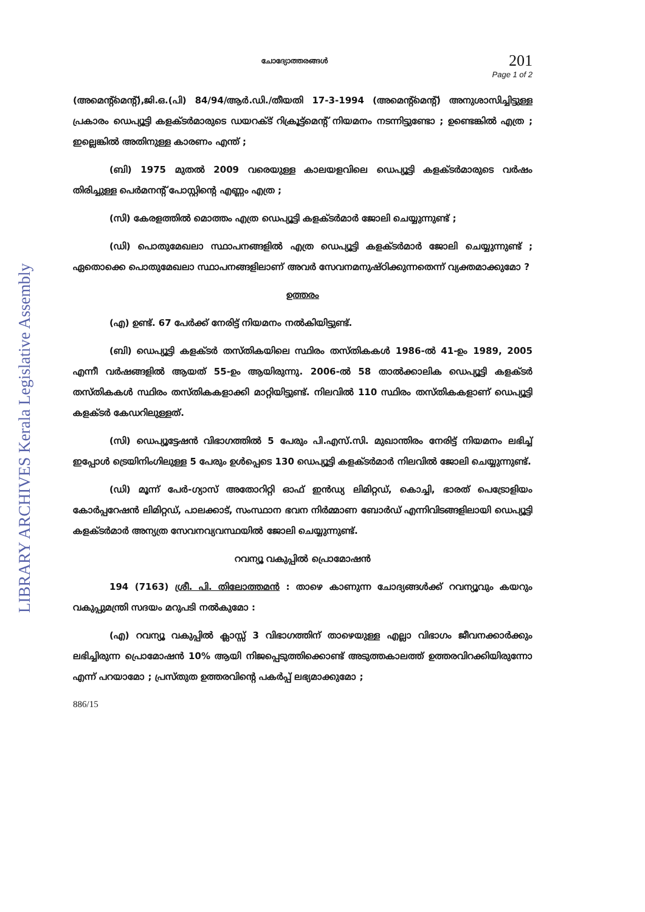LIBRARY ARCHIVES Kerala Legislative Assembly
ചോദ്യോത്തരങ്ങൾ
201
Page 1 of 2
(അമെന്റ്മെന്റ്),ജി.ഒ.(പി) 84/94/ആർ.ഡി./തീയതി 17-3-1994 (അമെന്റ്മെന്റ്) അനുശാസിച്ചിട്ടുള്ള പ്രകാരം ഡെപ്യൂട്ടി കളക്ടർമാരുടെ ഡയറക്ട് റിക്രൂട്ട്മെന്റ് നിയമനം നടന്നിട്ടുണ്ടോ ; ഉണ്ടെങ്കിൽ എത്ര ; ഇല്ലെങ്കിൽ അതിനുള്ള കാരണം എന്ത് ;
(ബി) 1975 മുതൽ 2009 വരെയുള്ള കാലയളവിലെ ഡെപ്യൂട്ടി കളക്ടർമാരുടെ വർഷം തിരിച്ചുള്ള പെർമനന്റ് പോസ്റ്റിന്റെ എണ്ണം എത്ര ;
(സി) കേരളത്തിൽ മൊത്തം എത്ര ഡെപ്യൂട്ടി കളക്ടർമാർ ജോലി ചെയ്യുന്നുണ്ട് ;
(ഡി) പൊതുമേഖലാ സ്ഥാപനങ്ങളിൽ എത്ര ഡെപ്യൂട്ടി കളക്ടർമാർ ജോലി ചെയ്യുന്നുണ്ട് ; ഏതൊക്കെ പൊതുമേഖലാ സ്ഥാപനങ്ങളിലാണ് അവർ സേവനമനുഷ്ഠിക്കുന്നതെന്ന് വ്യക്തമാക്കുമോ ?
ഉത്തരം
(എ) ഉണ്ട്. 67 പേർക്ക് നേരിട്ട് നിയമനം നൽകിയിട്ടുണ്ട്.
(ബി) ഡെപ്യൂട്ടി കളക്ടർ തസ്തികയിലെ സ്ഥിരം തസ്തികകൾ 1986-ൽ 41-ഉം 1989, 2005 എന്നീ വർഷങ്ങളിൽ ആയത് 55-ഉം ആയിരുന്നു. 2006-ൽ 58 താൽക്കാലിക ഡെപ്യൂട്ടി കളക്ടർ തസ്തികകൾ സ്ഥിരം തസ്തികകളാക്കി മാറ്റിയിട്ടുണ്ട്. നിലവിൽ 110 സ്ഥിരം തസ്തികകളാണ് ഡെപ്യൂട്ടി കളക്ടർ കേഡറിലുള്ളത്.
(സി) ഡെപ്യൂട്ടേഷൻ വിഭാഗത്തിൽ 5 പേരും പി.എസ്.സി. മുഖാന്തിരം നേരിട്ട് നിയമനം ലഭിച്ച് ഇപ്പോൾ ട്രെയിനിംഗിലുള്ള 5 പേരും ഉൾപ്പെടെ 130 ഡെപ്യൂട്ടി കളക്ടർമാർ നിലവിൽ ജോലി ചെയ്യുന്നുണ്ട്.
(ഡി) മൂന്ന് പേർ-ഗ്യാസ് അതോറിറ്റി ഓഫ് ഇൻഡ്യ ലിമിറ്റഡ്, കൊച്ചി, ഭാരത് പെട്രോളിയം കോർപ്പറേഷൻ ലിമിറ്റഡ്, പാലക്കാട്, സംസ്ഥാന ഭവന നിർമ്മാണ ബോർഡ് എന്നിവിടങ്ങളിലായി ഡെപ്യൂട്ടി കളക്ടർമാർ അന്യത്ര സേവനവ്യവസ്ഥയിൽ ജോലി ചെയ്യുന്നുണ്ട്.
റവന്യൂ വകുപ്പിൽ പ്രൊമോഷൻ
194 (7163) ശ്രീ. പി. തിലോത്തമൻ : താഴെ കാണുന്ന ചോദ്യങ്ങൾക്ക് റവന്യൂവും കയറും വകുപ്പുമന്ത്രി സദയം മറുപടി നൽകുമോ :
(എ) റവന്യൂ വകുപ്പിൽ ക്ലാസ്സ് 3 വിഭാഗത്തിന് താഴെയുള്ള എല്ലാ വിഭാഗം ജീവനക്കാർക്കും ലഭിച്ചിരുന്ന പ്രൊമോഷൻ 10% ആയി നിജപ്പെടുത്തിക്കൊണ്ട് അടുത്തകാലത്ത് ഉത്തരവിറക്കിയിരുന്നോ എന്ന് പറയാമോ ; പ്രസ്തുത ഉത്തരവിന്റെ പകർപ്പ് ലഭ്യമാക്കുമോ ;
886/15